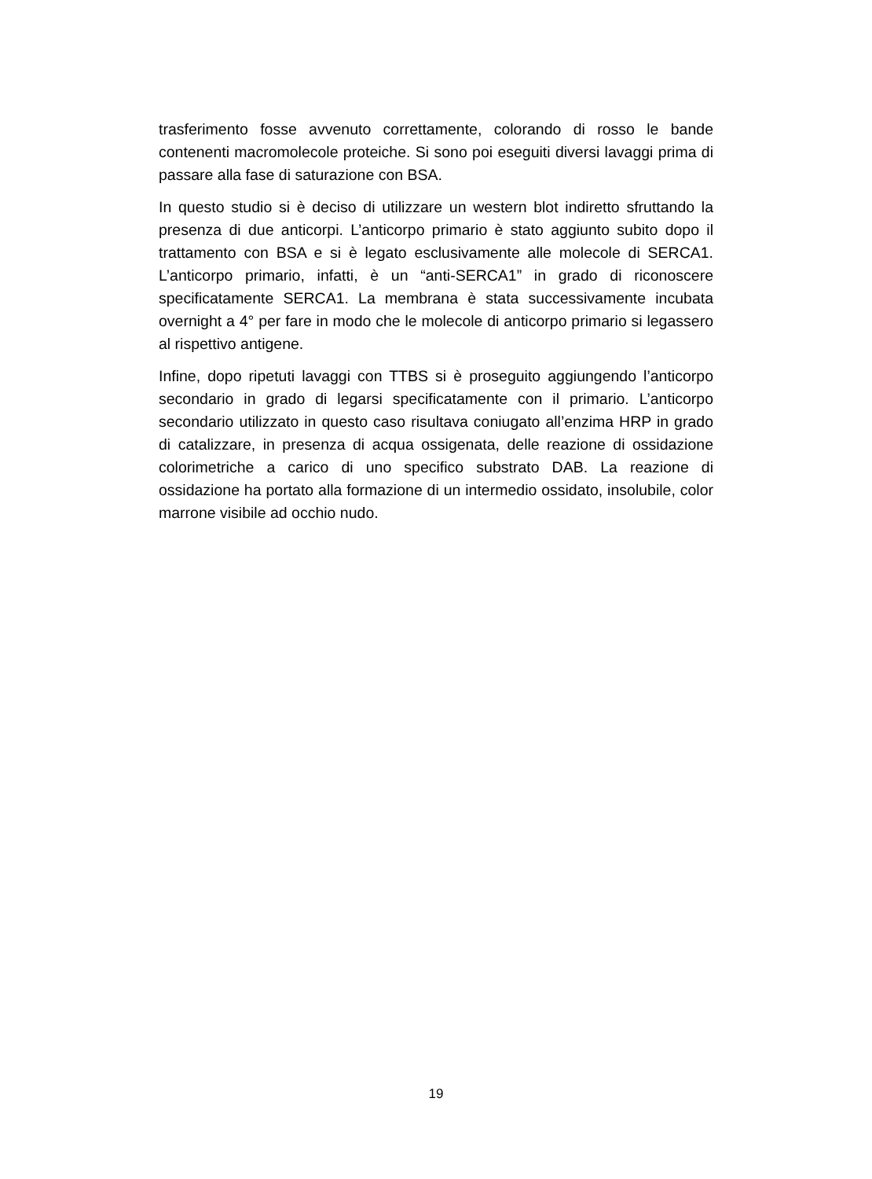trasferimento fosse avvenuto correttamente, colorando di rosso le bande contenenti macromolecole proteiche. Si sono poi eseguiti diversi lavaggi prima di passare alla fase di saturazione con BSA.
In questo studio si è deciso di utilizzare un western blot indiretto sfruttando la presenza di due anticorpi. L’anticorpo primario è stato aggiunto subito dopo il trattamento con BSA e si è legato esclusivamente alle molecole di SERCA1. L’anticorpo primario, infatti, è un “anti-SERCA1” in grado di riconoscere specificatamente SERCA1. La membrana è stata successivamente incubata overnight a 4° per fare in modo che le molecole di anticorpo primario si legassero al rispettivo antigene.
Infine, dopo ripetuti lavaggi con TTBS si è proseguito aggiungendo l’anticorpo secondario in grado di legarsi specificatamente con il primario. L’anticorpo secondario utilizzato in questo caso risultava coniugato all’enzima HRP in grado di catalizzare, in presenza di acqua ossigenata, delle reazione di ossidazione colorimetriche a carico di uno specifico substrato DAB. La reazione di ossidazione ha portato alla formazione di un intermedio ossidato, insolubile, color marrone visibile ad occhio nudo.
19